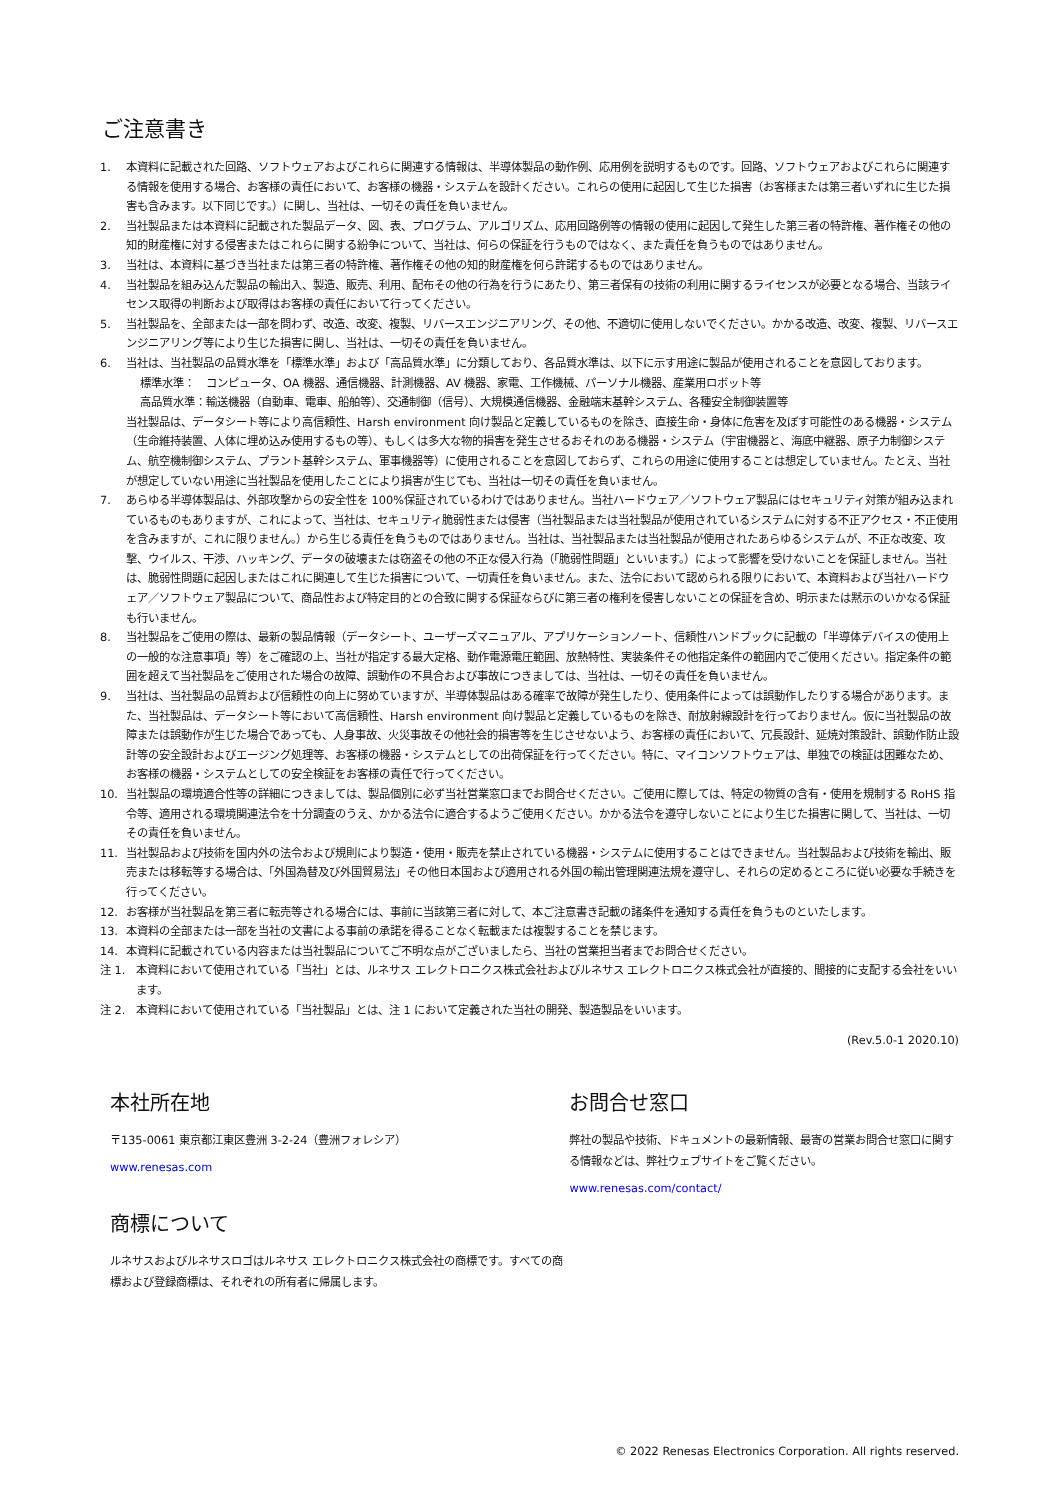ご注意書き
1. 本資料に記載された回路、ソフトウェアおよびこれらに関連する情報は、半導体製品の動作例、応用例を説明するものです。回路、ソフトウェアおよびこれらに関連する情報を使用する場合、お客様の責任において、お客様の機器・システムを設計ください。これらの使用に起因して生じた損害（お客様または第三者いずれに生じた損害も含みます。以下同じです。）に関し、当社は、一切その責任を負いません。
2. 当社製品または本資料に記載された製品データ、図、表、プログラム、アルゴリズム、応用回路例等の情報の使用に起因して発生した第三者の特許権、著作権その他の知的財産権に対する侵害またはこれらに関する紛争について、当社は、何らの保証を行うものではなく、また責任を負うものではありません。
3. 当社は、本資料に基づき当社または第三者の特許権、著作権その他の知的財産権を何ら許諾するものではありません。
4. 当社製品を組み込んだ製品の輸出入、製造、販売、利用、配布その他の行為を行うにあたり、第三者保有の技術の利用に関するライセンスが必要となる場合、当該ライセンス取得の判断および取得はお客様の責任において行ってください。
5. 当社製品を、全部または一部を問わず、改造、改変、複製、リバースエンジニアリング、その他、不適切に使用しないでください。かかる改造、改変、複製、リバースエンジニアリング等により生じた損害に関し、当社は、一切その責任を負いません。
6. 当社は、当社製品の品質水準を「標準水準」および「高品質水準」に分類しており、各品質水準は、以下に示す用途に製品が使用されることを意図しております。
標準水準：　コンピュータ、OA 機器、通信機器、計測機器、AV 機器、家電、工作機械、パーソナル機器、産業用ロボット等
高品質水準：輸送機器（自動車、電車、船舶等）、交通制御（信号）、大規模通信機器、金融端末基幹システム、各種安全制御装置等
当社製品は、データシート等により高信頼性、Harsh environment 向け製品と定義しているものを除き、直接生命・身体に危害を及ぼす可能性のある機器・システム（生命維持装置、人体に埋め込み使用するもの等）、もしくは多大な物的損害を発生させるおそれのある機器・システム（宇宙機器と、海底中継器、原子力制御システム、航空機制御システム、プラント基幹システム、軍事機器等）に使用されることを意図しておらず、これらの用途に使用することは想定していません。たとえ、当社が想定していない用途に当社製品を使用したことにより損害が生じても、当社は一切その責任を負いません。
7. あらゆる半導体製品は、外部攻撃からの安全性を 100%保証されているわけではありません。当社ハードウェア／ソフトウェア製品にはセキュリティ対策が組み込まれているものもありますが、これによって、当社は、セキュリティ脆弱性または侵害（当社製品または当社製品が使用されているシステムに対する不正アクセス・不正使用を含みますが、これに限りません。）から生じる責任を負うものではありません。当社は、当社製品または当社製品が使用されたあらゆるシステムが、不正な改変、攻撃、ウイルス、干渉、ハッキング、データの破壊または窃盗その他の不正な侵入行為（「脆弱性問題」といいます。）によって影響を受けないことを保証しません。当社は、脆弱性問題に起因しまたはこれに関連して生じた損害について、一切責任を負いません。また、法令において認められる限りにおいて、本資料および当社ハードウェア／ソフトウェア製品について、商品性および特定目的との合致に関する保証ならびに第三者の権利を侵害しないことの保証を含め、明示または黙示のいかなる保証も行いません。
8. 当社製品をご使用の際は、最新の製品情報（データシート、ユーザーズマニュアル、アプリケーションノート、信頼性ハンドブックに記載の「半導体デバイスの使用上の一般的な注意事項」等）をご確認の上、当社が指定する最大定格、動作電源電圧範囲、放熱特性、実装条件その他指定条件の範囲内でご使用ください。指定条件の範囲を超えて当社製品をご使用された場合の故障、誤動作の不具合および事故につきましては、当社は、一切その責任を負いません。
9. 当社は、当社製品の品質および信頼性の向上に努めていますが、半導体製品はある確率で故障が発生したり、使用条件によっては誤動作したりする場合があります。また、当社製品は、データシート等において高信頼性、Harsh environment 向け製品と定義しているものを除き、耐放射線設計を行っておりません。仮に当社製品の故障または誤動作が生じた場合であっても、人身事故、火災事故その他社会的損害等を生じさせないよう、お客様の責任において、冗長設計、延焼対策設計、誤動作防止設計等の安全設計およびエージング処理等、お客様の機器・システムとしての出荷保証を行ってください。特に、マイコンソフトウェアは、単独での検証は困難なため、お客様の機器・システムとしての安全検証をお客様の責任で行ってください。
10. 当社製品の環境適合性等の詳細につきましては、製品個別に必ず当社営業窓口までお問合せください。ご使用に際しては、特定の物質の含有・使用を規制する RoHS 指令等、適用される環境関連法令を十分調査のうえ、かかる法令に適合するようご使用ください。かかる法令を遵守しないことにより生じた損害に関して、当社は、一切その責任を負いません。
11. 当社製品および技術を国内外の法令および規則により製造・使用・販売を禁止されている機器・システムに使用することはできません。当社製品および技術を輸出、販売または移転等する場合は、「外国為替及び外国貿易法」その他日本国および適用される外国の輸出管理関連法規を遵守し、それらの定めるところに従い必要な手続きを行ってください。
12. お客様が当社製品を第三者に転売等される場合には、事前に当該第三者に対して、本ご注意書き記載の諸条件を通知する責任を負うものといたします。
13. 本資料の全部または一部を当社の文書による事前の承諾を得ることなく転載または複製することを禁じます。
14. 本資料に記載されている内容または当社製品についてご不明な点がございましたら、当社の営業担当者までお問合せください。
注 1. 本資料において使用されている「当社」とは、ルネサス エレクトロニクス株式会社およびルネサス エレクトロニクス株式会社が直接的、間接的に支配する会社をいいます。
注 2. 本資料において使用されている「当社製品」とは、注 1 において定義された当社の開発、製造製品をいいます。
(Rev.5.0-1 2020.10)
本社所在地
〒135-0061 東京都江東区豊洲 3-2-24（豊洲フォレシア）
www.renesas.com
商標について
ルネサスおよびルネサスロゴはルネサス エレクトロニクス株式会社の商標です。すべての商標および登録商標は、それぞれの所有者に帰属します。
お問合せ窓口
弊社の製品や技術、ドキュメントの最新情報、最寄の営業お問合せ窓口に関する情報などは、弊社ウェブサイトをご覧ください。
www.renesas.com/contact/
© 2022 Renesas Electronics Corporation. All rights reserved.